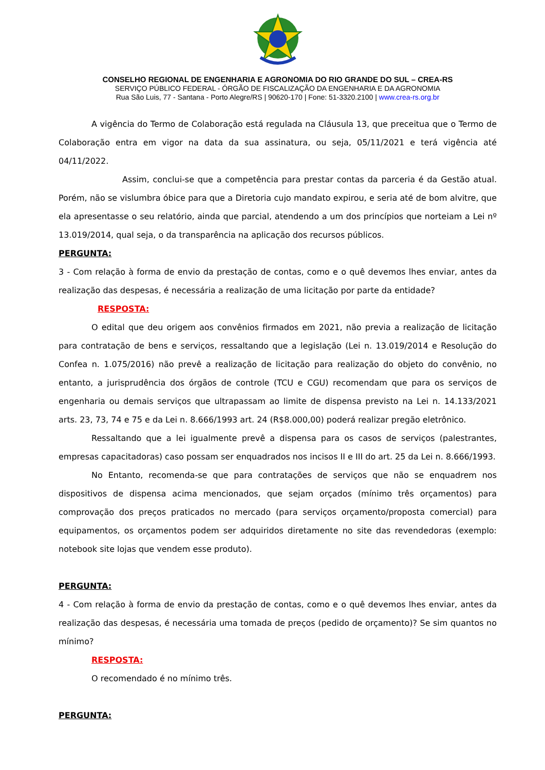CONSELHO REGIONAL DE ENGENHARIA E AGRONOMIA DO RIO GRANDE DO SUL – CREA-RS
SERVIÇO PÚBLICO FEDERAL - ÓRGÃO DE FISCALIZAÇÃO DA ENGENHARIA E DA AGRONOMIA
Rua São Luis, 77 - Santana - Porto Alegre/RS | 90620-170 | Fone: 51-3320.2100 | www.crea-rs.org.br
A vigência do Termo de Colaboração está regulada na Cláusula 13, que preceitua que o Termo de Colaboração entra em vigor na data da sua assinatura, ou seja, 05/11/2021 e terá vigência até 04/11/2022.
Assim, conclui-se que a competência para prestar contas da parceria é da Gestão atual. Porém, não se vislumbra óbice para que a Diretoria cujo mandato expirou, e seria até de bom alvitre, que ela apresentasse o seu relatório, ainda que parcial, atendendo a um dos princípios que norteiam a Lei nº 13.019/2014, qual seja, o da transparência na aplicação dos recursos públicos.
PERGUNTA:
3 - Com relação à forma de envio da prestação de contas, como e o quê devemos lhes enviar, antes da realização das despesas, é necessária a realização de uma licitação por parte da entidade?
RESPOSTA:
O edital que deu origem aos convênios firmados em 2021, não previa a realização de licitação para contratação de bens e serviços, ressaltando que a legislação (Lei n. 13.019/2014 e Resolução do Confea n. 1.075/2016) não prevê a realização de licitação para realização do objeto do convênio, no entanto, a jurisprudência dos órgãos de controle (TCU e CGU) recomendam que para os serviços de engenharia ou demais serviços que ultrapassam ao limite de dispensa previsto na Lei n. 14.133/2021 arts. 23, 73, 74 e 75 e da Lei n. 8.666/1993 art. 24 (R$8.000,00) poderá realizar pregão eletrônico.
Ressaltando que a lei igualmente prevê a dispensa para os casos de serviços (palestrantes, empresas capacitadoras) caso possam ser enquadrados nos incisos II e III do art. 25 da Lei n. 8.666/1993.
No Entanto, recomenda-se que para contratações de serviços que não se enquadrem nos dispositivos de dispensa acima mencionados, que sejam orçados (mínimo três orçamentos) para comprovação dos preços praticados no mercado (para serviços orçamento/proposta comercial) para equipamentos, os orçamentos podem ser adquiridos diretamente no site das revendedoras (exemplo: notebook site lojas que vendem esse produto).
PERGUNTA:
4 - Com relação à forma de envio da prestação de contas, como e o quê devemos lhes enviar, antes da realização das despesas, é necessária uma tomada de preços (pedido de orçamento)? Se sim quantos no mínimo?
RESPOSTA:
O recomendado é no mínimo três.
PERGUNTA: